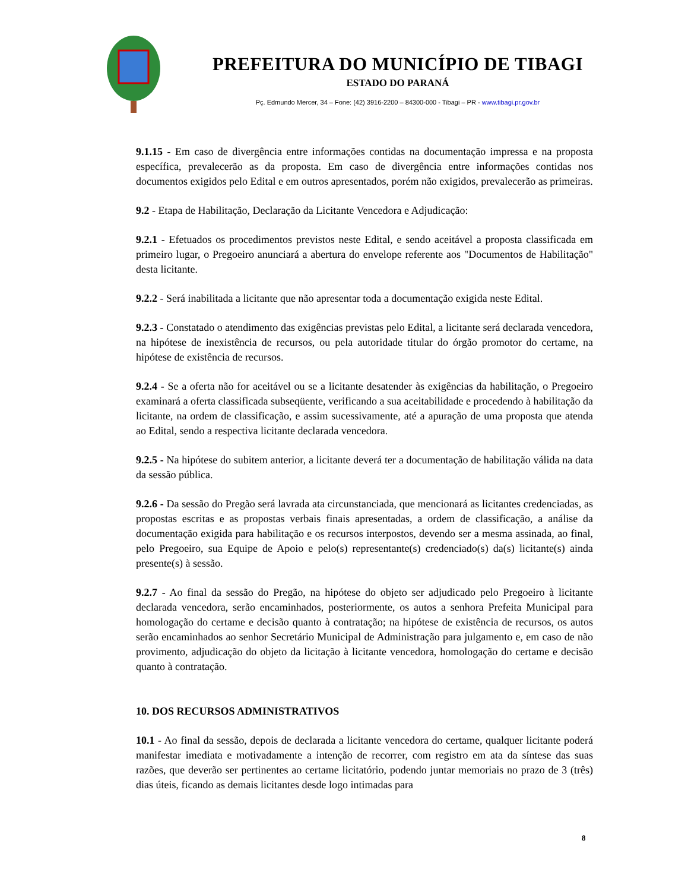PREFEITURA DO MUNICÍPIO DE TIBAGI
ESTADO DO PARANÁ
Pç. Edmundo Mercer, 34 – Fone: (42) 3916-2200 – 84300-000 - Tibagi – PR - www.tibagi.pr.gov.br
9.1.15 - Em caso de divergência entre informações contidas na documentação impressa e na proposta específica, prevalecerão as da proposta. Em caso de divergência entre informações contidas nos documentos exigidos pelo Edital e em outros apresentados, porém não exigidos, prevalecerão as primeiras.
9.2 - Etapa de Habilitação, Declaração da Licitante Vencedora e Adjudicação:
9.2.1 - Efetuados os procedimentos previstos neste Edital, e sendo aceitável a proposta classificada em primeiro lugar, o Pregoeiro anunciará a abertura do envelope referente aos "Documentos de Habilitação" desta licitante.
9.2.2 - Será inabilitada a licitante que não apresentar toda a documentação exigida neste Edital.
9.2.3 - Constatado o atendimento das exigências previstas pelo Edital, a licitante será declarada vencedora, na hipótese de inexistência de recursos, ou pela autoridade titular do órgão promotor do certame, na hipótese de existência de recursos.
9.2.4 - Se a oferta não for aceitável ou se a licitante desatender às exigências da habilitação, o Pregoeiro examinará a oferta classificada subseqüente, verificando a sua aceitabilidade e procedendo à habilitação da licitante, na ordem de classificação, e assim sucessivamente, até a apuração de uma proposta que atenda ao Edital, sendo a respectiva licitante declarada vencedora.
9.2.5 - Na hipótese do subitem anterior, a licitante deverá ter a documentação de habilitação válida na data da sessão pública.
9.2.6 - Da sessão do Pregão será lavrada ata circunstanciada, que mencionará as licitantes credenciadas, as propostas escritas e as propostas verbais finais apresentadas, a ordem de classificação, a análise da documentação exigida para habilitação e os recursos interpostos, devendo ser a mesma assinada, ao final, pelo Pregoeiro, sua Equipe de Apoio e pelo(s) representante(s) credenciado(s) da(s) licitante(s) ainda presente(s) à sessão.
9.2.7 - Ao final da sessão do Pregão, na hipótese do objeto ser adjudicado pelo Pregoeiro à licitante declarada vencedora, serão encaminhados, posteriormente, os autos a senhora Prefeita Municipal para homologação do certame e decisão quanto à contratação; na hipótese de existência de recursos, os autos serão encaminhados ao senhor Secretário Municipal de Administração para julgamento e, em caso de não provimento, adjudicação do objeto da licitação à licitante vencedora, homologação do certame e decisão quanto à contratação.
10. DOS RECURSOS ADMINISTRATIVOS
10.1 - Ao final da sessão, depois de declarada a licitante vencedora do certame, qualquer licitante poderá manifestar imediata e motivadamente a intenção de recorrer, com registro em ata da síntese das suas razões, que deverão ser pertinentes ao certame licitatório, podendo juntar memoriais no prazo de 3 (três) dias úteis, ficando as demais licitantes desde logo intimadas para
8